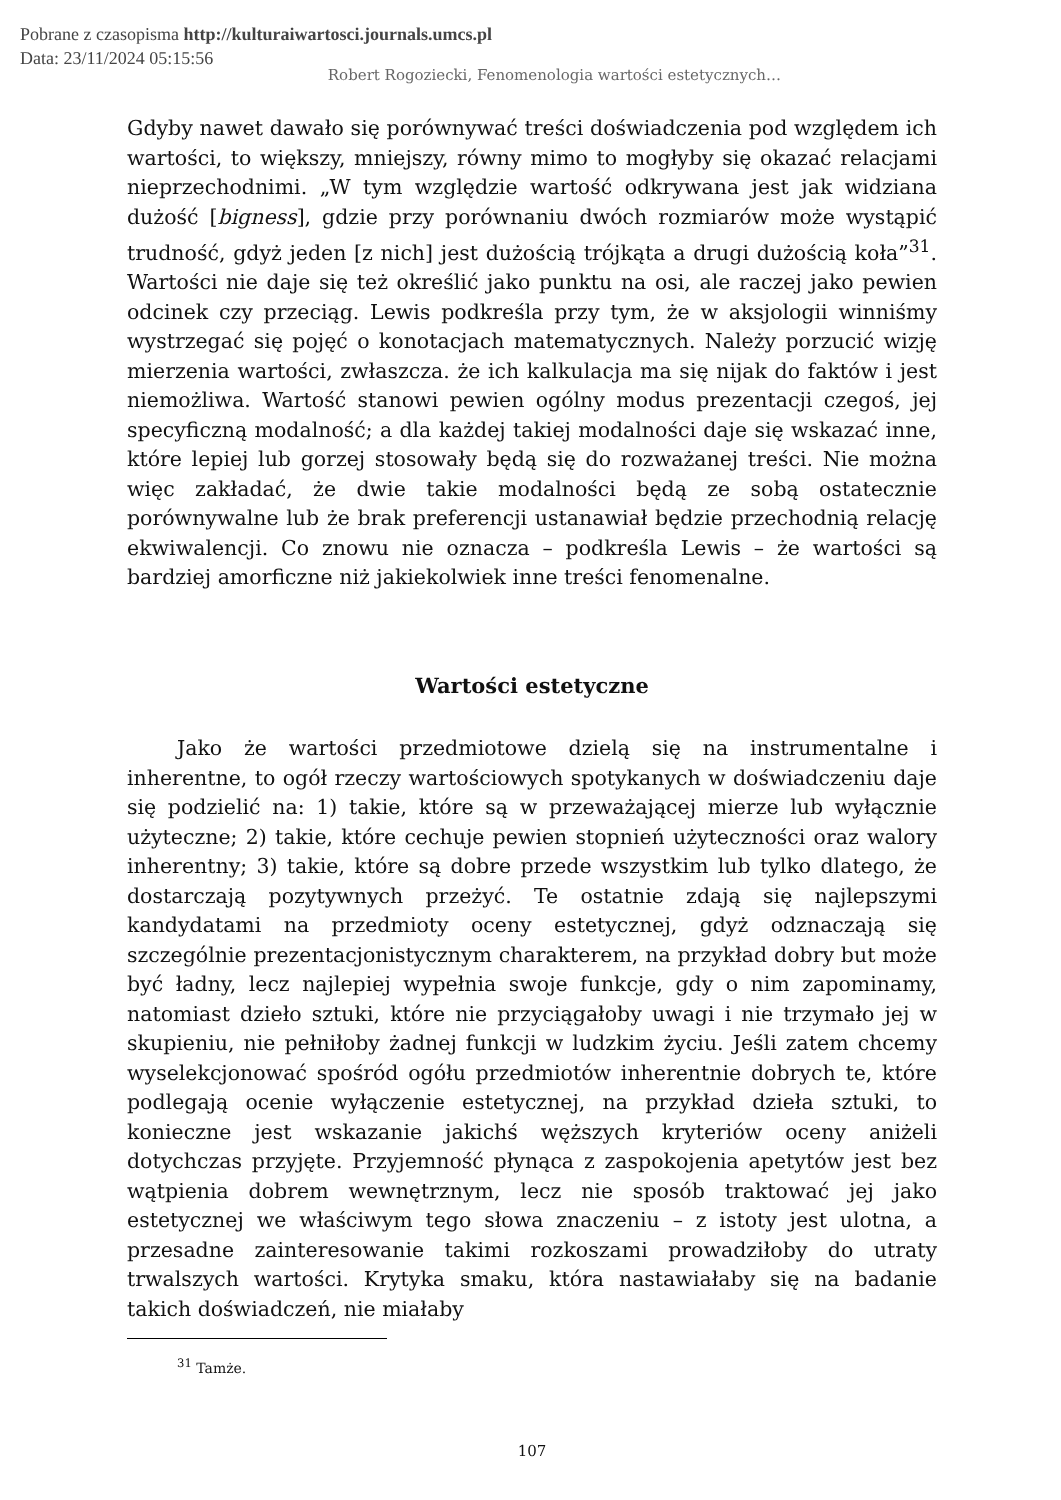Pobrane z czasopisma http://kulturaiwartosci.journals.umcs.pl
Data: 23/11/2024 05:15:56
Robert Rogoziecki, Fenomenologia wartości estetycznych…
Gdyby nawet dawało się porównywać treści doświadczenia pod względem ich wartości, to większy, mniejszy, równy mimo to mogłyby się okazać relacjami nieprzechodnimi. „W tym względzie wartość odkrywana jest jak widziana dużość [bigness], gdzie przy porównaniu dwóch rozmiarów może wystąpić trudność, gdyż jeden [z nich] jest dużością trójkąta a drugi dużością koła”<sup>31</sup>. Wartości nie daje się też określić jako punktu na osi, ale raczej jako pewien odcinek czy przeciąg. Lewis podkreśla przy tym, że w aksjologii winniśmy wystrzegać się pojęć o konotacjach matematycznych. Należy porzucić wizję mierzenia wartości, zwłaszcza. że ich kalkulacja ma się nijak do faktów i jest niemożliwa. Wartość stanowi pewien ogólny modus prezentacji czegoś, jej specyficzną modalność; a dla każdej takiej modalności daje się wskazać inne, które lepiej lub gorzej stosowały będą się do rozważanej treści. Nie można więc zakładać, że dwie takie modalności będą ze sobą ostatecznie porównywalne lub że brak preferencji ustanawiał będzie przechodnią relację ekwiwalencji. Co znowu nie oznacza – podkreśla Lewis – że wartości są bardziej amorficzne niż jakiekolwiek inne treści fenomenalne.
Wartości estetyczne
Jako że wartości przedmiotowe dzielą się na instrumentalne i inherentne, to ogół rzeczy wartościowych spotykanych w doświadczeniu daje się podzielić na: 1) takie, które są w przeważającej mierze lub wyłącznie użyteczne; 2) takie, które cechuje pewien stopnień użyteczności oraz walory inherentny; 3) takie, które są dobre przede wszystkim lub tylko dlatego, że dostarczają pozytywnych przeżyć. Te ostatnie zdają się najlepszymi kandydatami na przedmioty oceny estetycznej, gdyż odznaczają się szczególnie prezentacjonistycznym charakterem, na przykład dobry but może być ładny, lecz najlepiej wypełnia swoje funkcje, gdy o nim zapominamy, natomiast dzieło sztuki, które nie przyciągałoby uwagi i nie trzymało jej w skupieniu, nie pełniłoby żadnej funkcji w ludzkim życiu. Jeśli zatem chcemy wyselekcjonować spośród ogółu przedmiotów inherentnie dobrych te, które podlegają ocenie wyłączenie estetycznej, na przykład dzieła sztuki, to konieczne jest wskazanie jakichś węższych kryteriów oceny aniżeli dotychczas przyjęte. Przyjemność płynąca z zaspokojenia apetytów jest bez wątpienia dobrem wewnętrznym, lecz nie sposób traktować jej jako estetycznej we właściwym tego słowa znaczeniu – z istoty jest ulotna, a przesadne zainteresowanie takimi rozkoszami prowadziłoby do utraty trwalszych wartości. Krytyka smaku, która nastawiałaby się na badanie takich doświadczeń, nie miałaby
<sup>31</sup> Tamże.
107